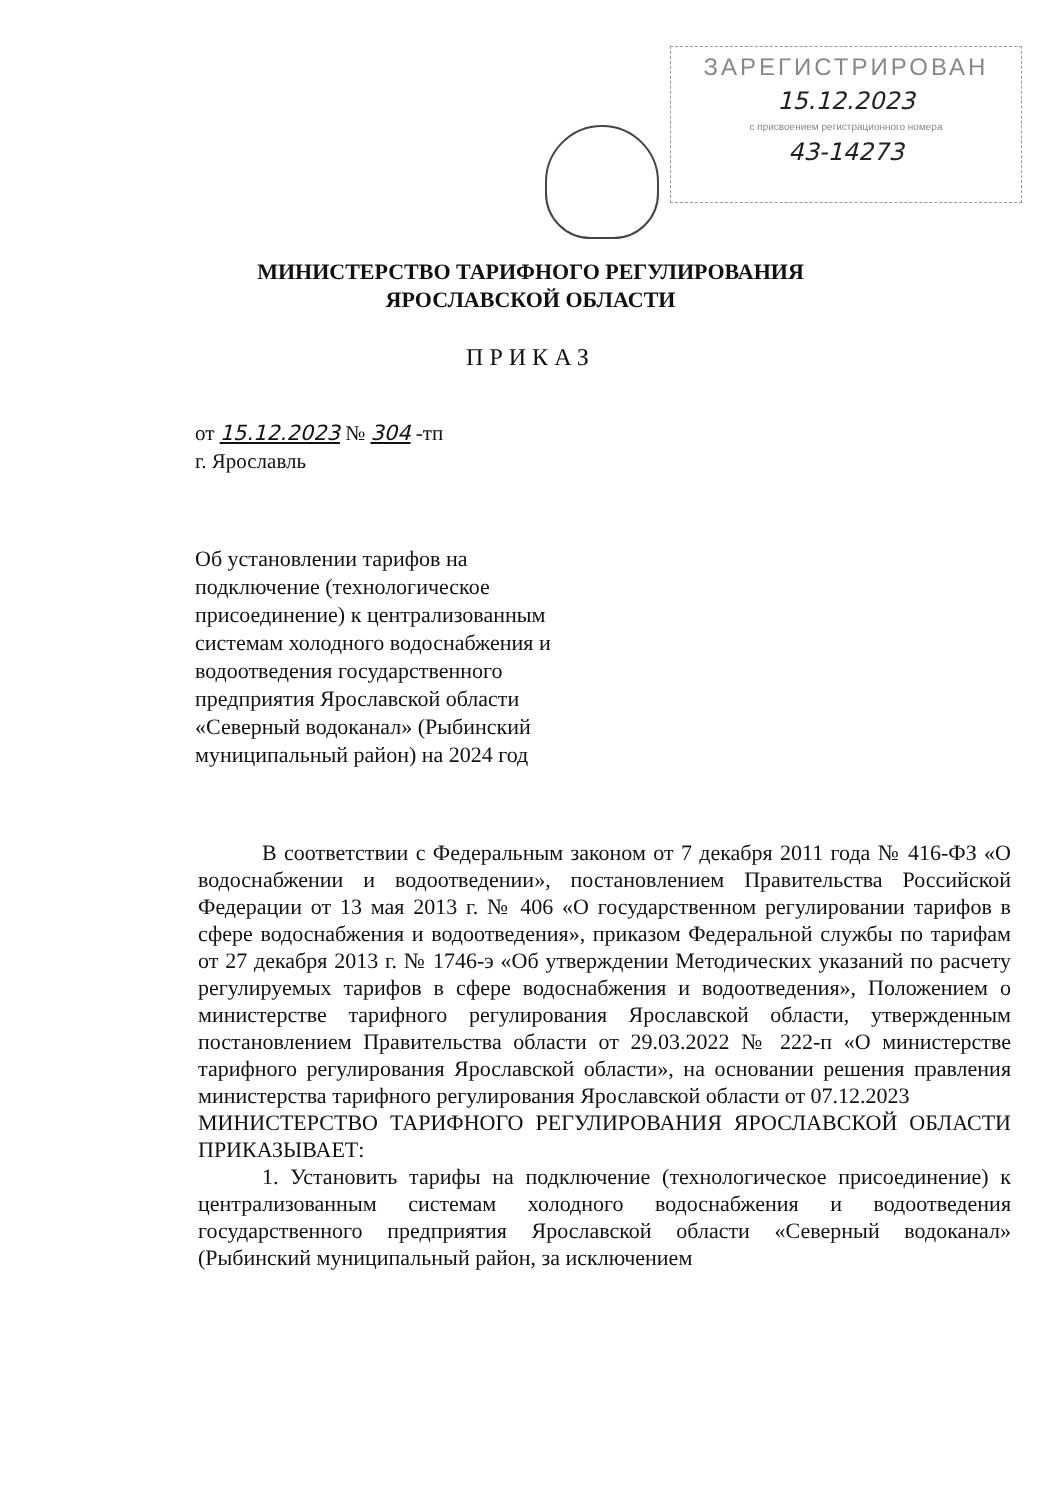ЗАРЕГИСТРИРОВАН
15.12.2023
с присвоением регистрационного номера
43-14273
МИНИСТЕРСТВО ТАРИФНОГО РЕГУЛИРОВАНИЯ
ЯРОСЛАВСКОЙ ОБЛАСТИ
ПРИКАЗ
от 15.12.2023 № 304 -тп
г. Ярославль
Об установлении тарифов на подключение (технологическое присоединение) к централизованным системам холодного водоснабжения и водоотведения государственного предприятия Ярославской области «Северный водоканал» (Рыбинский муниципальный район) на 2024 год
В соответствии с Федеральным законом от 7 декабря 2011 года № 416-ФЗ «О водоснабжении и водоотведении», постановлением Правительства Российской Федерации от 13 мая 2013 г. № 406 «О государственном регулировании тарифов в сфере водоснабжения и водоотведения», приказом Федеральной службы по тарифам от 27 декабря 2013 г. № 1746-э «Об утверждении Методических указаний по расчету регулируемых тарифов в сфере водоснабжения и водоотведения», Положением о министерстве тарифного регулирования Ярославской области, утвержденным постановлением Правительства области от 29.03.2022 № 222-п «О министерстве тарифного регулирования Ярославской области», на основании решения правления министерства тарифного регулирования Ярославской области от 07.12.2023
МИНИСТЕРСТВО ТАРИФНОГО РЕГУЛИРОВАНИЯ ЯРОСЛАВСКОЙ ОБЛАСТИ ПРИКАЗЫВАЕТ:
1. Установить тарифы на подключение (технологическое присоединение) к централизованным системам холодного водоснабжения и водоотведения государственного предприятия Ярославской области «Северный водоканал» (Рыбинский муниципальный район, за исключением